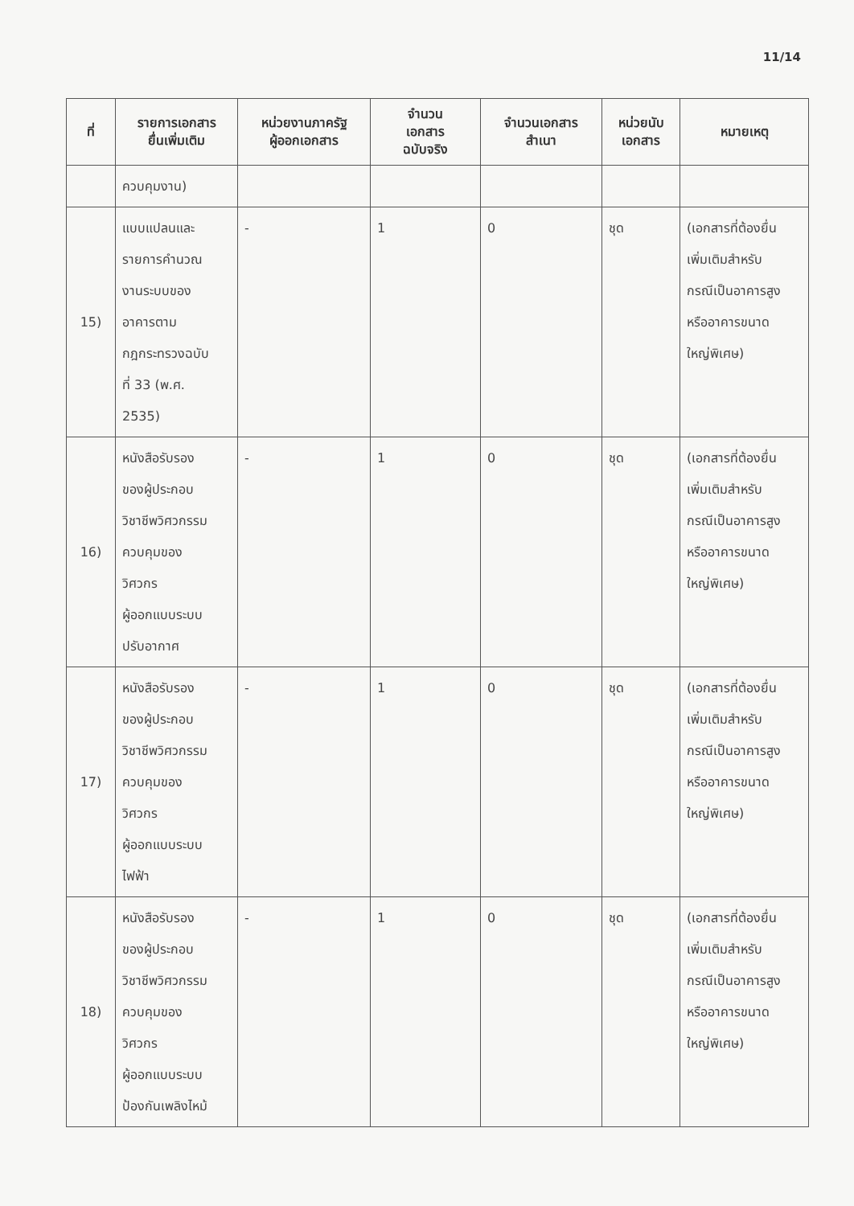11/14
| ที่ | รายการเอกสาร ยื่นเพิ่มเติม | หน่วยงานภาครัฐ ผู้ออกเอกสาร | จำนวน เอกสาร ฉบับจริง | จำนวนเอกสาร สำเนา | หน่วยนับ เอกสาร | หมายเหตุ |
| --- | --- | --- | --- | --- | --- | --- |
| | ควบคุมงาน) | | | | | |
| 15) | แบบแปลนและ รายการคำนวณ งานระบบของ อาคารตาม กฎกระทรวงฉบับ ที่ 33 (พ.ศ. 2535) | - | 1 | 0 | ชุด | (เอกสารที่ต้องยื่น เพิ่มเติมสำหรับ กรณีเป็นอาคารสูง หรืออาคารขนาด ใหญ่พิเศษ) |
| 16) | หนังสือรับรอง ของผู้ประกอบ วิชาชีพวิศวกรรม ควบคุมของ วิศวกร ผู้ออกแบบระบบ ปรับอากาศ | - | 1 | 0 | ชุด | (เอกสารที่ต้องยื่น เพิ่มเติมสำหรับ กรณีเป็นอาคารสูง หรืออาคารขนาด ใหญ่พิเศษ) |
| 17) | หนังสือรับรอง ของผู้ประกอบ วิชาชีพวิศวกรรม ควบคุมของ วิศวกร ผู้ออกแบบระบบ ไฟฟ้า | - | 1 | 0 | ชุด | (เอกสารที่ต้องยื่น เพิ่มเติมสำหรับ กรณีเป็นอาคารสูง หรืออาคารขนาด ใหญ่พิเศษ) |
| 18) | หนังสือรับรอง ของผู้ประกอบ วิชาชีพวิศวกรรม ควบคุมของ วิศวกร ผู้ออกแบบระบบ ป้องกันเพลิงไหม้ | - | 1 | 0 | ชุด | (เอกสารที่ต้องยื่น เพิ่มเติมสำหรับ กรณีเป็นอาคารสูง หรืออาคารขนาด ใหญ่พิเศษ) |